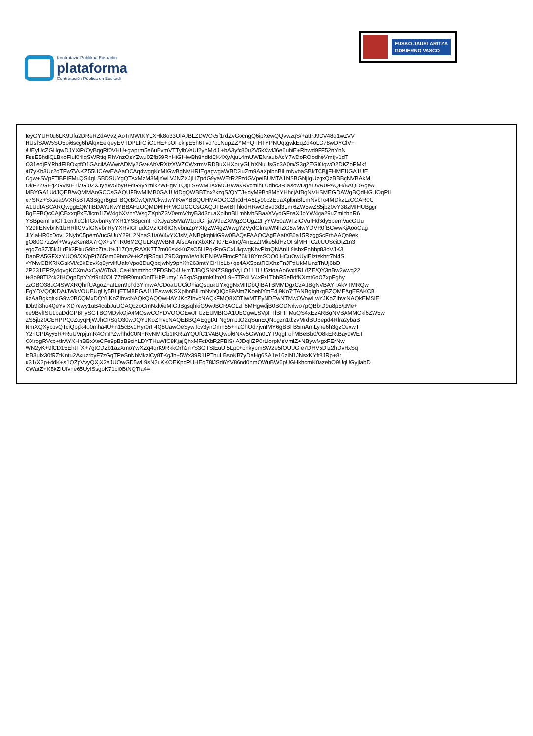Kontratazio Publikoa Euskadin
plataforma
Contratación Pública en Euskadi
EUSKO JAURLARITZA
GOBIERNO VASCO
IeyGYUH0u6LK9Ufu2DReRZdAVv2jAoTrMWtKYLXHk8o33OlAJBLZDWOk5f1rdZvGocngQ6ipXewQQvwzqS/+attrJ9CV48q1wZVV
HUsfSAW5SO5oi6scg6hAlqxEeiqeyEVTDPLfrCiiC1HE+pOFckipE5h6Tvd7cLNupZZYM+QTHTYPNUqtgwkEqZd4oLG78wDYGlV+
/UEyUcZGLlgwDJYXiP/OyBqgRf0VHU+gwprm5e6uBvmVTTylhVeUf2yhMldJl+bA3yfc80u2V5kXwlJ6e6uhiE+Rhwd9FF52nYnN
FssE5hdlQLBxoFluf04lqSWRtiqIRhVnzOsYZwu0Zfb59RnHiGIHwBh8hdldCK4XyAjuL4mUWENraubAcY7wDoROodheVmtjv1dT
O31edjFYRh4FI8OxpfO1GAcilAAVwrADMy2Gv+AbVRXizXWZCWxrmVRDBuXHXpuyGLhXNuUsGc3A0m/S3g2EGl6tqwO2DKZoPMkf
/tI7yKb3Uc2qTFw7VvKZ55UCAwEAAaOCAq4wggKqMIGwBgNVHRIEgagwgaWBD2luZm9AaXplbnBlLmNvbaSBkTCBjjFHMEUGA1UE
Cgw+SVpFTlBFIFMuQS4gLSBDSUYgQTAxMzM3MjYwLVJNZXJjLlZpdG9yaWEtR2FzdGVpeiBUMTA1NSBGNjIgUzgxQzBBBgNVBAkM
OkF2ZGEgZGVsIE1lZGl0ZXJyYW5lbyBFdG9yYmlkZWEgMTQgLSAwMTAxMCBWaXRvcmlhLUdhc3RlaXowDgYDVR0PAQH/BAQDAgeA
MBYGA1UdJQEB/wQMMAoGCCsGAQUFBwMIMB0GA1UdDgQWBBTnx2kzqS/QYTJ+dyM9Bp8MhYHhdjAfBgNVHSMEGDAWgBQdHGUOqPIl
e7SRz+Sxsea9VXRsBTA3BggrBgEFBQcBCwQrMCkwJwYIKwYBBQUHMAOGG2h0dHA6Ly90c2EuaXplbnBlLmNvbTo4MDkzLzCCAR0G
A1UdIASCARQwggEQMIIBDAYJKwYBBAHzOQMDMIH+MCUGCCsGAQUFBwIBFhlodHRwOi8vd3d3Lml6ZW5wZS5jb20vY3BzMIHUBggr
BgEFBQcCAjCBxxqBxEJlcm1lZW4gbXVnYWsgZXphZ3V0emVrbyB3d3cuaXplbnBlLmNvbSBaaXVydGFnaXJpYW4ga29uZmlhbnR6
YSBpemFuIGF1cnJldGlrIGtvbnRyYXR1YSBpcmFrdXJyaS5MaW1pdGFjaW9uZXMgZGUgZ2FyYW50aWFzIGVuIHd3dy5pemVucGUu
Y29tIENvbnN1bHRlIGVsIGNvbnRyYXRvIGFudGVzIGRlIGNvbmZpYXIgZW4gZWwgY2VydGlmaWNhZG8wMwYDVR0fBCwwKjAooCag
JIYiaHR0cDovL2NybC5pemVucGUuY29tL2NnaS1iaW4vYXJsMjANBgkqhkiG9w0BAQsFAAOCAgEAaiXB6a15RzggScFrhAAQo9ek
gO80C7zZwf+WsyzKen8X7rQX+sYTR06M2QULKqWvBNFAfsdAmrXbXK7lt07EAInQ/4nEzZtMke5kfHzOFslMHTCz0UUSciDiZ1n3
yqqZo3ZJ5kJLrEl/3PbuG9bcZtaUt+J17QnyRAXK7T7m06sxkKuZsO5LlPqxPoGCxUl/qwgKhvPknQNAnIL9isbxFnhbp83oVJK3
DaoRA5GFXzYUQ9/XX/pPt765sm69bm2e+kZdjR5quLZ9D3qmt/te/oIKENi9WFlmcP76k18YmSOO0lHCuOwUylElztekhrt7N4Sl
vYNwCBKRKGskVl/c3kDzvXq9yrvlifUaft/Vpo8DuQpojwNy9phXfr263mtYClrHcLb+qe4AX5patRCXhzFnJPdUkMUnzThUj6bD
2P231EPSy4qvgKCXmAxCyW6To3LCa+lhhmzhcrZFDShO4U+mTJBQSNNZS8gdVyLO1L1LU5zioaAo6vdtlRL/fZE/QY3nBw2wwq22
t+8o98Tl2ck2fHQgpDpYYzl9r40OL77d9R0muOnlTHbPumy1A5xp/Sgumk6ftoXL9+7TP4LV4xP/1TbhR5eBdfKXmt6oO7xpFghy
zzGBO38uC4SWXRQhrfUAgoZ+aILen9phd3YimwA/CDoaUUCiOhiaQsqukUYxggNxMIIDbQIBATBMMDgxCzAJBgNVBAYTAkVTMRQw
EgYDVQQKDAtJWkVOUEUgUy5BLjETMBEGA1UEAwwKSXplbnBlLmNvbQIQc89Alm7KoeNYmE4j9Ko7fTANBglghkgBZQMEAgEFAKCB
9zAaBgkqhkiG9w0BCQMxDQYLKoZIhvcNAQkQAQQwHAYJKoZIhvcNAQkFMQ8XDTIwMTEyNDEwNTMwOVowLwYJKoZIhvcNAQkEMSIE
IDb9i3hu4QeYvlXD7ewy1uB4cubJuUCAQc2oCmNxl0ieMIGJBgsqhkiG9w0BCRACLzF6MHgwdjB0BCDNdwo7pQBbrD9u8p5/pMe+
oe9BvlISU1baDdGPBFySGTBQMDykOjA4MQswCQYDVQQGEwJFUzEUMBIGA1UECgwLSVpFTlBFIFMuQS4xEzARBgNVBAMMCkl6ZW5w
ZS5jb20CEHPPQJZuyqHjWJhOI/SqO30wDQYJKoZIhvcNAQEBBQAEggIAFNg9mJJO2qSunEQNogzn1tbzvMrdBUBepd4Rlra2ybaB
NmXQXybpvQTciQppk4o0mha4U+n15cBv1Hyr0rF4Q8UawOeSywTcv3yirOmh55+naChOd7jvnIMY6gBBFB5mAmLyne6h3gzOexwT
Y2nCPIAyy5R+RuUVrpjtmR4OmPZwhhdC0N+RvNMICb1IKRtaYQUfC1VABQwol6NXv5GWn0LYT9qgFolrMBeBb0/O8kERtBay9WET
OXrogRVcb+tIrAYXHhBBxXeCFe9pBzB9cihLDYTHuWfC8KjajQhxMFciXbR2FBlS/iAJDqliZP0rLlorpMsVmIZ+NBywMgxFErNw
WN2yK+9fCD15EhtTfX+7gtCDZb1azXmoYwXZq4qrK9RkkOrh2n7S3GTStEuUi5Lp0+chkypmSW2e5fOUUGle7DHV5DIz2hDvHxSq
lcB3ulx30fRZtKntu2AxuzrbyF7zGqTPeSnNbMkzlCy8TKgJh+5Wx39R1IPThuLBsoKB7yDaHg6SA1e16zIN1JNsxKYft8JRp+8r
u31/X2p+ddK+s1QZpVvyQXjX2eJUOwGD5wL9sN2uKKOEKpdPUHEq78lJSd6YV86nd0nmOWuBW6pUGHkhcmK0azehO9UqUGyjlabD
CWatZ+KBkZIUfvhe65UyISsgoK71ci0BtNQTla4=